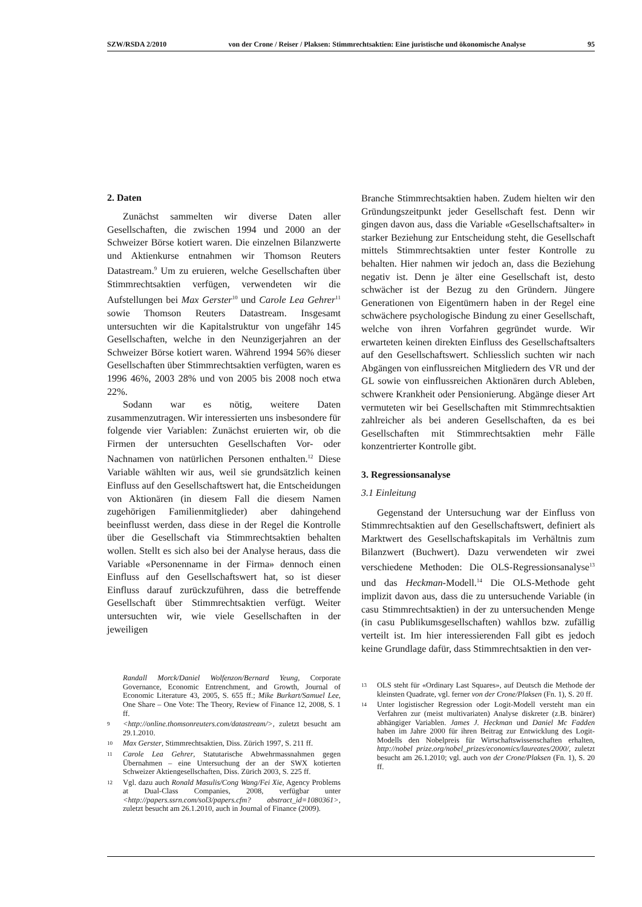SZW/RSDA 2/2010 von der Crone / Reiser / Plaksen: Stimmrechtsaktien: Eine juristische und ökonomische Analyse 95
2. Daten
Zunächst sammelten wir diverse Daten aller Gesellschaften, die zwischen 1994 und 2000 an der Schweizer Börse kotiert waren. Die einzelnen Bilanzwerte und Aktienkurse entnahmen wir Thomson Reuters Datastream.<sup>9</sup> Um zu eruieren, welche Gesellschaften über Stimmrechtsaktien verfügen, verwendeten wir die Aufstellungen bei Max Gerster<sup>10</sup> und Carole Lea Gehrer<sup>11</sup> sowie Thomson Reuters Datastream. Insgesamt untersuchten wir die Kapitalstruktur von ungefähr 145 Gesellschaften, welche in den Neunzigerjahren an der Schweizer Börse kotiert waren. Während 1994 56% dieser Gesellschaften über Stimmrechtsaktien verfügten, waren es 1996 46%, 2003 28% und von 2005 bis 2008 noch etwa 22%.
Sodann war es nötig, weitere Daten zusammenzutragen. Wir interessierten uns insbesondere für folgende vier Variablen: Zunächst eruierten wir, ob die Firmen der untersuchten Gesellschaften Vor- oder Nachnamen von natürlichen Personen enthalten.<sup>12</sup> Diese Variable wählten wir aus, weil sie grundsätzlich keinen Einfluss auf den Gesellschaftswert hat, die Entscheidungen von Aktionären (in diesem Fall die diesem Namen zugehörigen Familienmitglieder) aber dahingehend beeinflusst werden, dass diese in der Regel die Kontrolle über die Gesellschaft via Stimmrechtsaktien behalten wollen. Stellt es sich also bei der Analyse heraus, dass die Variable «Personenname in der Firma» dennoch einen Einfluss auf den Gesellschaftswert hat, so ist dieser Einfluss darauf zurückzuführen, dass die betreffende Gesellschaft über Stimmrechtsaktien verfügt. Weiter untersuchten wir, wie viele Gesellschaften in der jeweiligen
Randall Morck/Daniel Wolfenzon/Bernard Yeung, Corporate Governance, Economic Entrenchment, and Growth, Journal of Economic Literature 43, 2005, S. 655 ff.; Mike Burkart/Samuel Lee, One Share – One Vote: The Theory, Review of Finance 12, 2008, S. 1 ff.
9 <http://online.thomsonreuters.com/datastream/>, zuletzt besucht am 29.1.2010.
10 Max Gerster, Stimmrechtsaktien, Diss. Zürich 1997, S. 211 ff.
11 Carole Lea Gehrer, Statutarische Abwehrmassnahmen gegen Übernahmen – eine Untersuchung der an der SWX kotierten Schweizer Aktiengesellschaften, Diss. Zürich 2003, S. 225 ff.
12 Vgl. dazu auch Ronald Masulis/Cong Wang/Fei Xie, Agency Problems at Dual-Class Companies, 2008, verfügbar unter <http://papers.ssrn.com/sol3/papers.cfm? abstract_id=1080361>, zuletzt besucht am 26.1.2010, auch in Journal of Finance (2009).
Branche Stimmrechtsaktien haben. Zudem hielten wir den Gründungszeitpunkt jeder Gesellschaft fest. Denn wir gingen davon aus, dass die Variable «Gesellschaftsalter» in starker Beziehung zur Entscheidung steht, die Gesellschaft mittels Stimmrechtsaktien unter fester Kontrolle zu behalten. Hier nahmen wir jedoch an, dass die Beziehung negativ ist. Denn je älter eine Gesellschaft ist, desto schwächer ist der Bezug zu den Gründern. Jüngere Generationen von Eigentümern haben in der Regel eine schwächere psychologische Bindung zu einer Gesellschaft, welche von ihren Vorfahren gegründet wurde. Wir erwarteten keinen direkten Einfluss des Gesellschaftsalters auf den Gesellschaftswert. Schliesslich suchten wir nach Abgängen von einflussreichen Mitgliedern des VR und der GL sowie von einflussreichen Aktionären durch Ableben, schwere Krankheit oder Pensionierung. Abgänge dieser Art vermuteten wir bei Gesellschaften mit Stimmrechtsaktien zahlreicher als bei anderen Gesellschaften, da es bei Gesellschaften mit Stimmrechtsaktien mehr Fälle konzentrierter Kontrolle gibt.
3. Regressionsanalyse
3.1 Einleitung
Gegenstand der Untersuchung war der Einfluss von Stimmrechtsaktien auf den Gesellschaftswert, definiert als Marktwert des Gesellschaftskapitals im Verhältnis zum Bilanzwert (Buchwert). Dazu verwendeten wir zwei verschiedene Methoden: Die OLS-Regressionsanalyse<sup>13</sup> und das Heckman-Modell.<sup>14</sup> Die OLS-Methode geht implizit davon aus, dass die zu untersuchende Variable (in casu Stimmrechtsaktien) in der zu untersuchenden Menge (in casu Publikumsgesellschaften) wahllos bzw. zufällig verteilt ist. Im hier interessierenden Fall gibt es jedoch keine Grundlage dafür, dass Stimmrechtsaktien in den ver-
13 OLS steht für «Ordinary Last Squares», auf Deutsch die Methode der kleinsten Quadrate, vgl. ferner von der Crone/Plaksen (Fn. 1), S. 20 ff.
14 Unter logistischer Regression oder Logit-Modell versteht man ein Verfahren zur (meist multivariaten) Analyse diskreter (z.B. binärer) abhängiger Variablen. James J. Heckman und Daniel Mc Fadden haben im Jahre 2000 für ihren Beitrag zur Entwicklung des Logit-Modells den Nobelpreis für Wirtschaftswissenschaften erhalten, http://nobel prize.org/nobel_prizes/economics/laureates/2000/, zuletzt besucht am 26.1.2010; vgl. auch von der Crone/Plaksen (Fn. 1), S. 20 ff.